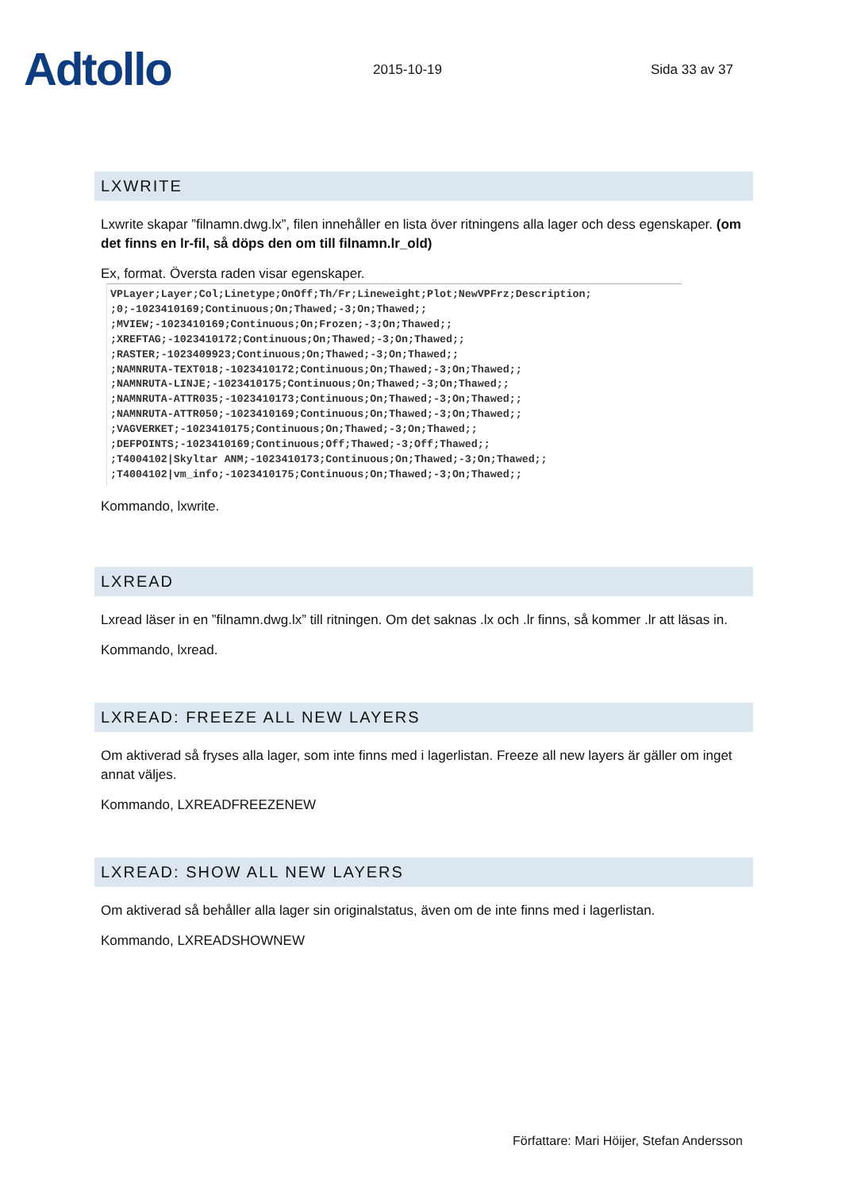Adtollo
2015-10-19
Sida 33 av 37
LXWRITE
Lxwrite skapar ”filnamn.dwg.lx”, filen innehåller en lista över ritningens alla lager och dess egenskaper. (om det finns en lr-fil, så döps den om till filnamn.lr_old)
Ex, format. Översta raden visar egenskaper.
VPLayer;Layer;Col;Linetype;OnOff;Th/Fr;Lineweight;Plot;NewVPFrz;Description;
;0;-1023410169;Continuous;On;Thawed;-3;On;Thawed;;
;MVIEW;-1023410169;Continuous;On;Frozen;-3;On;Thawed;;
;XREFTAG;-1023410172;Continuous;On;Thawed;-3;On;Thawed;;
;RASTER;-1023409923;Continuous;On;Thawed;-3;On;Thawed;;
;NAMNRUTA-TEXT018;-1023410172;Continuous;On;Thawed;-3;On;Thawed;;
;NAMNRUTA-LINJE;-1023410175;Continuous;On;Thawed;-3;On;Thawed;;
;NAMNRUTA-ATTR035;-1023410173;Continuous;On;Thawed;-3;On;Thawed;;
;NAMNRUTA-ATTR050;-1023410169;Continuous;On;Thawed;-3;On;Thawed;;
;VAGVERKET;-1023410175;Continuous;On;Thawed;-3;On;Thawed;;
;DEFPOINTS;-1023410169;Continuous;Off;Thawed;-3;Off;Thawed;;
;T4004102|Skyltar ANM;-1023410173;Continuous;On;Thawed;-3;On;Thawed;;
;T4004102|vm_info;-1023410175;Continuous;On;Thawed;-3;On;Thawed;;
Kommando, lxwrite.
LXREAD
Lxread läser in en ”filnamn.dwg.lx” till ritningen. Om det saknas .lx och .lr finns, så kommer .lr att läsas in.
Kommando, lxread.
LXREAD: FREEZE ALL NEW LAYERS
Om aktiverad så fryses alla lager, som inte finns med i lagerlistan. Freeze all new layers är gäller om inget annat väljes.
Kommando, LXREADFREEZENEW
LXREAD: SHOW ALL NEW LAYERS
Om aktiverad så behåller alla lager sin originalstatus, även om de inte finns med i lagerlistan.
Kommando, LXREADSHOWNEW
Författare: Mari Höijer, Stefan Andersson